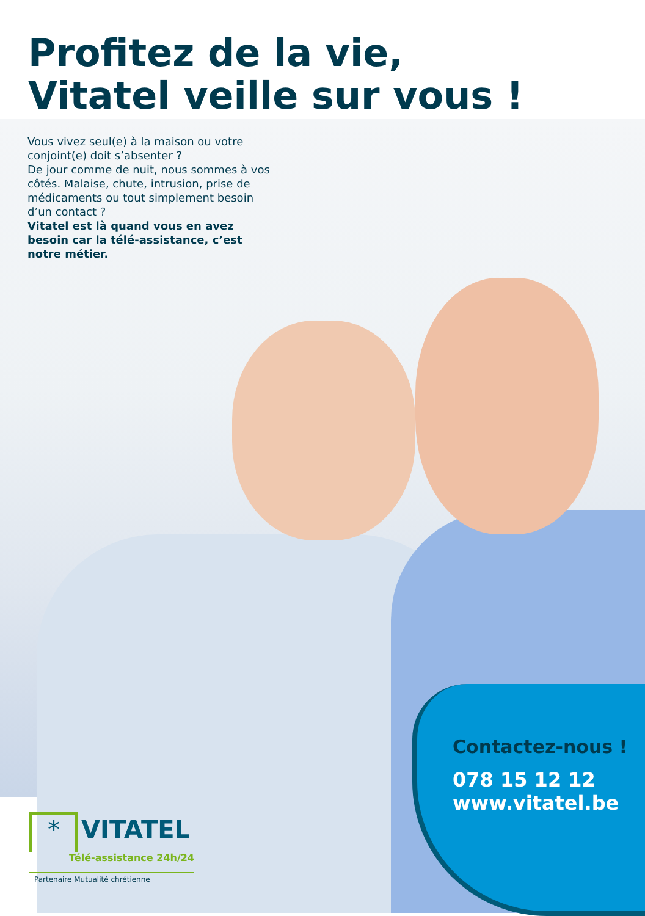Profitez de la vie,
Vitatel veille sur vous !
Vous vivez seul(e) à la maison ou votre conjoint(e) doit s’absenter ?
De jour comme de nuit, nous sommes à vos côtés. Malaise, chute, intrusion, prise de médicaments ou tout simplement besoin d’un contact ?
Vitatel est là quand vous en avez besoin car la télé-assistance, c’est notre métier.
Contactez-nous !
078 15 12 12
www.vitatel.be
* VITATEL
Télé-assistance 24h/24
Partenaire Mutualité chrétienne